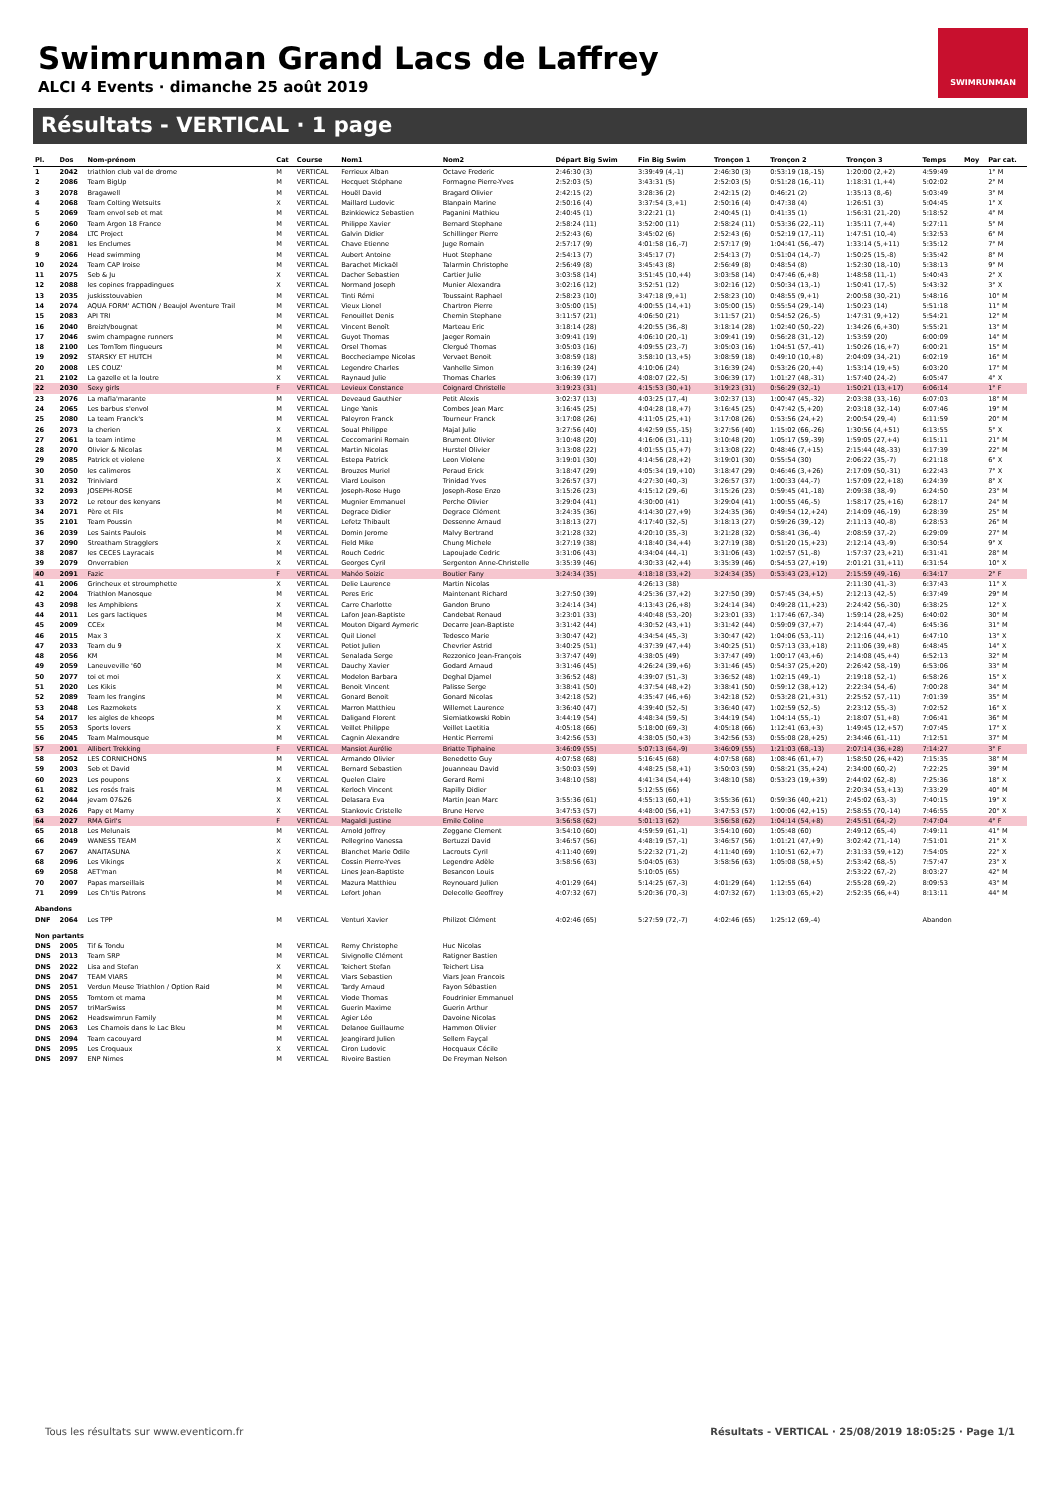SWIMRUNMAN
Swimrunman Grand Lacs de Laffrey
ALCI 4 Events · dimanche 25 août 2019
Résultats - VERTICAL · 1 page
| Pl. | Dos | Nom-prénom | Cat | Course | Nom1 | Nom2 | Départ Big Swim | Fin Big Swim | Tronçon 1 | Tronçon 2 | Tronçon 3 | Temps | Moy | Par cat. |
| --- | --- | --- | --- | --- | --- | --- | --- | --- | --- | --- | --- | --- | --- | --- |
| 1 | 2042 | triathlon club val de drome | M | VERTICAL | Ferrieux Alban | Octave Frederic | 2:46:30 (3) | 3:39:49 (4,-1) | 2:46:30 (3) | 0:53:19 (18,-15) | 1:20:00 (2,+2) | 4:59:49 | | 1° M |
| 2 | 2086 | Team BigUp | M | VERTICAL | Hecquet Stéphane | Formagne Pierre-Yves | 2:52:03 (5) | 3:43:31 (5) | 2:52:03 (5) | 0:51:28 (16,-11) | 1:18:31 (1,+4) | 5:02:02 | | 2° M |
| 3 | 2078 | Bragawell | M | VERTICAL | Houël David | Bragard Olivier | 2:42:15 (2) | 3:28:36 (2) | 2:42:15 (2) | 0:46:21 (2) | 1:35:13 (8,-6) | 5:03:49 | | 3° M |
| 4 | 2068 | Team Colting Wetsuits | X | VERTICAL | Maillard Ludovic | Blanpain Marine | 2:50:16 (4) | 3:37:54 (3,+1) | 2:50:16 (4) | 0:47:38 (4) | 1:26:51 (3) | 5:04:45 | | 1° X |
| 5 | 2069 | Team envol seb et mat | M | VERTICAL | Bzinkiewicz Sebastien | Paganini Mathieu | 2:40:45 (1) | 3:22:21 (1) | 2:40:45 (1) | 0:41:35 (1) | 1:56:31 (21,-20) | 5:18:52 | | 4° M |
| 6 | 2060 | Team Argon 18 France | M | VERTICAL | Philippe Xavier | Bernard Stephane | 2:58:24 (11) | 3:52:00 (11) | 2:58:24 (11) | 0:53:36 (22,-11) | 1:35:11 (7,+4) | 5:27:11 | | 5° M |
| 7 | 2084 | LTC Project | M | VERTICAL | Galvin Didier | Schillinger Pierre | 2:52:43 (6) | 3:45:02 (6) | 2:52:43 (6) | 0:52:19 (17,-11) | 1:47:51 (10,-4) | 5:32:53 | | 6° M |
| 8 | 2081 | les Enclumes | M | VERTICAL | Chave Etienne | Juge Romain | 2:57:17 (9) | 4:01:58 (16,-7) | 2:57:17 (9) | 1:04:41 (56,-47) | 1:33:14 (5,+11) | 5:35:12 | | 7° M |
| 9 | 2066 | Head swimming | M | VERTICAL | Aubert Antoine | Huot Stephane | 2:54:13 (7) | 3:45:17 (7) | 2:54:13 (7) | 0:51:04 (14,-7) | 1:50:25 (15,-8) | 5:35:42 | | 8° M |
| 10 | 2024 | Team CAP Iroise | M | VERTICAL | Barachet Mickaël | Talarmin Christophe | 2:56:49 (8) | 3:45:43 (8) | 2:56:49 (8) | 0:48:54 (8) | 1:52:30 (18,-10) | 5:38:13 | | 9° M |
| 11 | 2075 | Seb & Ju | X | VERTICAL | Dacher Sebastien | Cartier Julie | 3:03:58 (14) | 3:51:45 (10,+4) | 3:03:58 (14) | 0:47:46 (6,+8) | 1:48:58 (11,-1) | 5:40:43 | | 2° X |
| 12 | 2088 | les copines frappadingues | X | VERTICAL | Normand Joseph | Munier Alexandra | 3:02:16 (12) | 3:52:51 (12) | 3:02:16 (12) | 0:50:34 (13,-1) | 1:50:41 (17,-5) | 5:43:32 | | 3° X |
| 13 | 2035 | juskisstouvabien | M | VERTICAL | Tinti Rémi | Toussaint Raphael | 2:58:23 (10) | 3:47:18 (9,+1) | 2:58:23 (10) | 0:48:55 (9,+1) | 2:00:58 (30,-21) | 5:48:16 | | 10° M |
| 14 | 2074 | AQUA FORM' ACTION / Beaujol Aventure Trail | M | VERTICAL | Vieux Lionel | Chartron Pierre | 3:05:00 (15) | 4:00:55 (14,+1) | 3:05:00 (15) | 0:55:54 (29,-14) | 1:50:23 (14) | 5:51:18 | | 11° M |
| 15 | 2083 | API TRI | M | VERTICAL | Fenouillet Denis | Chemin Stephane | 3:11:57 (21) | 4:06:50 (21) | 3:11:57 (21) | 0:54:52 (26,-5) | 1:47:31 (9,+12) | 5:54:21 | | 12° M |
| 16 | 2040 | Breizh/bougnat | M | VERTICAL | Vincent Benoît | Marteau Eric | 3:18:14 (28) | 4:20:55 (36,-8) | 3:18:14 (28) | 1:02:40 (50,-22) | 1:34:26 (6,+30) | 5:55:21 | | 13° M |
| 17 | 2046 | swim champagne runners | M | VERTICAL | Guyot Thomas | Jaeger Romain | 3:09:41 (19) | 4:06:10 (20,-1) | 3:09:41 (19) | 0:56:28 (31,-12) | 1:53:59 (20) | 6:00:09 | | 14° M |
| 18 | 2100 | Les TomTom flingueurs | M | VERTICAL | Orsel Thomas | Clergué Thomas | 3:05:03 (16) | 4:09:55 (23,-7) | 3:05:03 (16) | 1:04:51 (57,-41) | 1:50:26 (16,+7) | 6:00:21 | | 15° M |
| 19 | 2092 | STARSKY ET HUTCH | M | VERTICAL | Boccheciampe Nicolas | Vervaet Benoit | 3:08:59 (18) | 3:58:10 (13,+5) | 3:08:59 (18) | 0:49:10 (10,+8) | 2:04:09 (34,-21) | 6:02:19 | | 16° M |
| 20 | 2008 | LES COUZ' | M | VERTICAL | Legendre Charles | Vanhelle Simon | 3:16:39 (24) | 4:10:06 (24) | 3:16:39 (24) | 0:53:26 (20,+4) | 1:53:14 (19,+5) | 6:03:20 | | 17° M |
| 21 | 2102 | La gazelle et la loutre | X | VERTICAL | Raynaud Julie | Thomas Charles | 3:06:39 (17) | 4:08:07 (22,-5) | 3:06:39 (17) | 1:01:27 (48,-31) | 1:57:40 (24,-2) | 6:05:47 | | 4° X |
| 22 | 2030 | Sexy girls | F | VERTICAL | Levieux Constance | Coignard Christelle | 3:19:23 (31) | 4:15:53 (30,+1) | 3:19:23 (31) | 0:56:29 (32,-1) | 1:50:21 (13,+17) | 6:06:14 | | 1° F |
| 23 | 2076 | La mafia'marante | M | VERTICAL | Deveaud Gauthier | Petit Alexis | 3:02:37 (13) | 4:03:25 (17,-4) | 3:02:37 (13) | 1:00:47 (45,-32) | 2:03:38 (33,-16) | 6:07:03 | | 18° M |
| 24 | 2065 | Les barbus s'envol | M | VERTICAL | Linge Yanis | Combes Jean Marc | 3:16:45 (25) | 4:04:28 (18,+7) | 3:16:45 (25) | 0:47:42 (5,+20) | 2:03:18 (32,-14) | 6:07:46 | | 19° M |
| 25 | 2080 | La team Franck's | M | VERTICAL | Paleyron Franck | Tourneur Franck | 3:17:08 (26) | 4:11:05 (25,+1) | 3:17:08 (26) | 0:53:56 (24,+2) | 2:00:54 (29,-4) | 6:11:59 | | 20° M |
| 26 | 2073 | la cherien | X | VERTICAL | Soual Philippe | Majal Julie | 3:27:56 (40) | 4:42:59 (55,-15) | 3:27:56 (40) | 1:15:02 (66,-26) | 1:30:56 (4,+51) | 6:13:55 | | 5° X |
| 27 | 2061 | la team intime | M | VERTICAL | Ceccomarini Romain | Brument Olivier | 3:10:48 (20) | 4:16:06 (31,-11) | 3:10:48 (20) | 1:05:17 (59,-39) | 1:59:05 (27,+4) | 6:15:11 | | 21° M |
| 28 | 2070 | Olivier & Nicolas | M | VERTICAL | Martin Nicolas | Hurstel Olivier | 3:13:08 (22) | 4:01:55 (15,+7) | 3:13:08 (22) | 0:48:46 (7,+15) | 2:15:44 (48,-33) | 6:17:39 | | 22° M |
| 29 | 2085 | Patrick et violene | X | VERTICAL | Estepa Patrick | Leon Violene | 3:19:01 (30) | 4:14:56 (28,+2) | 3:19:01 (30) | 0:55:54 (30) | 2:06:22 (35,-7) | 6:21:18 | | 6° X |
| 30 | 2050 | les calimeros | X | VERTICAL | Brouzes Muriel | Peraud Erick | 3:18:47 (29) | 4:05:34 (19,+10) | 3:18:47 (29) | 0:46:46 (3,+26) | 2:17:09 (50,-31) | 6:22:43 | | 7° X |
| 31 | 2032 | Triniviard | X | VERTICAL | Viard Louison | Trinidad Yves | 3:26:57 (37) | 4:27:30 (40,-3) | 3:26:57 (37) | 1:00:33 (44,-7) | 1:57:09 (22,+18) | 6:24:39 | | 8° X |
| 32 | 2093 | JOSEPH-ROSE | M | VERTICAL | Joseph-Rose Hugo | Joseph-Rose Enzo | 3:15:26 (23) | 4:15:12 (29,-6) | 3:15:26 (23) | 0:59:45 (41,-18) | 2:09:38 (38,-9) | 6:24:50 | | 23° M |
| 33 | 2072 | Le retour des kenyans | M | VERTICAL | Mugnier Emmanuel | Perche Olivier | 3:29:04 (41) | 4:30:00 (41) | 3:29:04 (41) | 1:00:55 (46,-5) | 1:58:17 (25,+16) | 6:28:17 | | 24° M |
| 34 | 2071 | Père et Fils | M | VERTICAL | Degrace Didier | Degrace Clément | 3:24:35 (36) | 4:14:30 (27,+9) | 3:24:35 (36) | 0:49:54 (12,+24) | 2:14:09 (46,-19) | 6:28:39 | | 25° M |
| 35 | 2101 | Team Poussin | M | VERTICAL | Lefetz Thibault | Dessenne Arnaud | 3:18:13 (27) | 4:17:40 (32,-5) | 3:18:13 (27) | 0:59:26 (39,-12) | 2:11:13 (40,-8) | 6:28:53 | | 26° M |
| 36 | 2039 | Les Saints Paulois | M | VERTICAL | Domin Jerome | Malvy Bertrand | 3:21:28 (32) | 4:20:10 (35,-3) | 3:21:28 (32) | 0:58:41 (36,-4) | 2:08:59 (37,-2) | 6:29:09 | | 27° M |
| 37 | 2090 | Streatham Stragglers | X | VERTICAL | Field Mike | Chung Michele | 3:27:19 (38) | 4:18:40 (34,+4) | 3:27:19 (38) | 0:51:20 (15,+23) | 2:12:14 (43,-9) | 6:30:54 | | 9° X |
| 38 | 2087 | les CECES Layracais | M | VERTICAL | Rouch Cedric | Lapoujade Cedric | 3:31:06 (43) | 4:34:04 (44,-1) | 3:31:06 (43) | 1:02:57 (51,-8) | 1:57:37 (23,+21) | 6:31:41 | | 28° M |
| 39 | 2079 | Onverrabien | X | VERTICAL | Georges Cyril | Sergenton Anne-Christelle | 3:35:39 (46) | 4:30:33 (42,+4) | 3:35:39 (46) | 0:54:53 (27,+19) | 2:01:21 (31,+11) | 6:31:54 | | 10° X |
| 40 | 2091 | Fazic | F | VERTICAL | Mahéo Soizic | Boutier Fany | 3:24:34 (35) | 4:18:18 (33,+2) | 3:24:34 (35) | 0:53:43 (23,+12) | 2:15:59 (49,-16) | 6:34:17 | | 2° F |
| 41 | 2006 | Grincheux et stroumphette | X | VERTICAL | Delie Laurence | Martin Nicolas | | 4:26:13 (38) | | | 2:11:30 (41,-3) | 6:37:43 | | 11° X |
| 42 | 2004 | Triathlon Manosque | M | VERTICAL | Peres Eric | Maintenant Richard | 3:27:50 (39) | 4:25:36 (37,+2) | 3:27:50 (39) | 0:57:45 (34,+5) | 2:12:13 (42,-5) | 6:37:49 | | 29° M |
| 43 | 2098 | les Amphibiens | X | VERTICAL | Carre Charlotte | Gandon Bruno | 3:24:14 (34) | 4:13:43 (26,+8) | 3:24:14 (34) | 0:49:28 (11,+23) | 2:24:42 (56,-30) | 6:38:25 | | 12° X |
| 44 | 2011 | Les gars lactiques | M | VERTICAL | Lafon Jean-Baptiste | Candebat Renaud | 3:23:01 (33) | 4:40:48 (53,-20) | 3:23:01 (33) | 1:17:46 (67,-34) | 1:59:14 (28,+25) | 6:40:02 | | 30° M |
| 45 | 2009 | CCEx | M | VERTICAL | Mouton Digard Aymeric | Decarre Jean-Baptiste | 3:31:42 (44) | 4:30:52 (43,+1) | 3:31:42 (44) | 0:59:09 (37,+7) | 2:14:44 (47,-4) | 6:45:36 | | 31° M |
| 46 | 2015 | Max 3 | X | VERTICAL | Quil Lionel | Tedesco Marie | 3:30:47 (42) | 4:34:54 (45,-3) | 3:30:47 (42) | 1:04:06 (53,-11) | 2:12:16 (44,+1) | 6:47:10 | | 13° X |
| 47 | 2033 | Team du 9 | X | VERTICAL | Petiot Julien | Chevrier Astrid | 3:40:25 (51) | 4:37:39 (47,+4) | 3:40:25 (51) | 0:57:13 (33,+18) | 2:11:06 (39,+8) | 6:48:45 | | 14° X |
| 48 | 2056 | KM | M | VERTICAL | Senalada Serge | Rezzonico Jean-François | 3:37:47 (49) | 4:38:05 (49) | 3:37:47 (49) | 1:00:17 (43,+6) | 2:14:08 (45,+4) | 6:52:13 | | 32° M |
| 49 | 2059 | Laneuveville '60 | M | VERTICAL | Dauchy Xavier | Godard Arnaud | 3:31:46 (45) | 4:26:24 (39,+6) | 3:31:46 (45) | 0:54:37 (25,+20) | 2:26:42 (58,-19) | 6:53:06 | | 33° M |
| 50 | 2077 | toi et moi | X | VERTICAL | Modelon Barbara | Deghal Djamel | 3:36:52 (48) | 4:39:07 (51,-3) | 3:36:52 (48) | 1:02:15 (49,-1) | 2:19:18 (52,-1) | 6:58:26 | | 15° X |
| 51 | 2020 | Les Kikis | M | VERTICAL | Benoit Vincent | Palisse Serge | 3:38:41 (50) | 4:37:54 (48,+2) | 3:38:41 (50) | 0:59:12 (38,+12) | 2:22:34 (54,-6) | 7:00:28 | | 34° M |
| 52 | 2089 | Team les frangins | M | VERTICAL | Gonard Benoit | Gonard Nicolas | 3:42:18 (52) | 4:35:47 (46,+6) | 3:42:18 (52) | 0:53:28 (21,+31) | 2:25:52 (57,-11) | 7:01:39 | | 35° M |
| 53 | 2048 | Les Razmokets | X | VERTICAL | Marron Matthieu | Willemet Laurence | 3:36:40 (47) | 4:39:40 (52,-5) | 3:36:40 (47) | 1:02:59 (52,-5) | 2:23:12 (55,-3) | 7:02:52 | | 16° X |
| 54 | 2017 | les aigles de kheops | M | VERTICAL | Daligand Florent | Siemiatkowski Robin | 3:44:19 (54) | 4:48:34 (59,-5) | 3:44:19 (54) | 1:04:14 (55,-1) | 2:18:07 (51,+8) | 7:06:41 | | 36° M |
| 55 | 2053 | Sports lovers | X | VERTICAL | Veillet Philippe | Veillet Laetitia | 4:05:18 (66) | 5:18:00 (69,-3) | 4:05:18 (66) | 1:12:41 (63,+3) | 1:49:45 (12,+57) | 7:07:45 | | 17° X |
| 56 | 2045 | Team Malmousque | M | VERTICAL | Cagnin Alexandre | Hentic Pierremi | 3:42:56 (53) | 4:38:05 (50,+3) | 3:42:56 (53) | 0:55:08 (28,+25) | 2:34:46 (61,-11) | 7:12:51 | | 37° M |
| 57 | 2001 | Allibert Trekking | F | VERTICAL | Mansiot Aurélie | Briatte Tiphaine | 3:46:09 (55) | 5:07:13 (64,-9) | 3:46:09 (55) | 1:21:03 (68,-13) | 2:07:14 (36,+28) | 7:14:27 | | 3° F |
| 58 | 2052 | LES CORNICHONS | M | VERTICAL | Armando Olivier | Benedetto Guy | 4:07:58 (68) | 5:16:45 (68) | 4:07:58 (68) | 1:08:46 (61,+7) | 1:58:50 (26,+42) | 7:15:35 | | 38° M |
| 59 | 2003 | Seb et David | M | VERTICAL | Bernard Sebastien | Jouanneau David | 3:50:03 (59) | 4:48:25 (58,+1) | 3:50:03 (59) | 0:58:21 (35,+24) | 2:34:00 (60,-2) | 7:22:25 | | 39° M |
| 60 | 2023 | Les poupons | X | VERTICAL | Quelen Claire | Gerard Remi | 3:48:10 (58) | 4:41:34 (54,+4) | 3:48:10 (58) | 0:53:23 (19,+39) | 2:44:02 (62,-8) | 7:25:36 | | 18° X |
| 61 | 2082 | Les rosés frais | M | VERTICAL | Kerloch Vincent | Rapilly Didier | | 5:12:55 (66) | | | 2:20:34 (53,+13) | 7:33:29 | | 40° M |
| 62 | 2044 | jevam 07&26 | X | VERTICAL | Delasara Eva | Martin Jean Marc | 3:55:36 (61) | 4:55:13 (60,+1) | 3:55:36 (61) | 0:59:36 (40,+21) | 2:45:02 (63,-3) | 7:40:15 | | 19° X |
| 63 | 2026 | Papy et Mamy | X | VERTICAL | Stankovic Cristelle | Brune Herve | 3:47:53 (57) | 4:48:00 (56,+1) | 3:47:53 (57) | 1:00:06 (42,+15) | 2:58:55 (70,-14) | 7:46:55 | | 20° X |
| 64 | 2027 | RMA Girl's | F | VERTICAL | Magaldi Justine | Emile Coline | 3:56:58 (62) | 5:01:13 (62) | 3:56:58 (62) | 1:04:14 (54,+8) | 2:45:51 (64,-2) | 7:47:04 | | 4° F |
| 65 | 2018 | Les Melunais | M | VERTICAL | Arnold Joffrey | Zeggane Clement | 3:54:10 (60) | 4:59:59 (61,-1) | 3:54:10 (60) | 1:05:48 (60) | 2:49:12 (65,-4) | 7:49:11 | | 41° M |
| 66 | 2049 | WANESS TEAM | X | VERTICAL | Pellegrino Vanessa | Bertuzzi David | 3:46:57 (56) | 4:48:19 (57,-1) | 3:46:57 (56) | 1:01:21 (47,+9) | 3:02:42 (71,-14) | 7:51:01 | | 21° X |
| 67 | 2067 | ANAITASUNA | X | VERTICAL | Blanchet Marie Odile | Lacrouts Cyril | 4:11:40 (69) | 5:22:32 (71,-2) | 4:11:40 (69) | 1:10:51 (62,+7) | 2:31:33 (59,+12) | 7:54:05 | | 22° X |
| 68 | 2096 | Les Vikings | X | VERTICAL | Cossin Pierre-Yves | Legendre Adèle | 3:58:56 (63) | 5:04:05 (63) | 3:58:56 (63) | 1:05:08 (58,+5) | 2:53:42 (68,-5) | 7:57:47 | | 23° X |
| 69 | 2058 | AET'man | M | VERTICAL | Lines Jean-Baptiste | Besancon Louis | | 5:10:05 (65) | | | 2:53:22 (67,-2) | 8:03:27 | | 42° M |
| 70 | 2007 | Papas marseillais | M | VERTICAL | Mazura Matthieu | Reynouard Julien | 4:01:29 (64) | 5:14:25 (67,-3) | 4:01:29 (64) | 1:12:55 (64) | 2:55:28 (69,-2) | 8:09:53 | | 43° M |
| 71 | 2099 | Les Ch'tis Patrons | M | VERTICAL | Lefort Johan | Delecolle Geoffrey | 4:07:32 (67) | 5:20:36 (70,-3) | 4:07:32 (67) | 1:13:03 (65,+2) | 2:52:35 (66,+4) | 8:13:11 | | 44° M |
| Abandons | | | | | | | | | | | | | | |
| DNF | 2064 | Les TPP | M | VERTICAL | Venturi Xavier | Philizot Clément | 4:02:46 (65) | 5:27:59 (72,-7) | 4:02:46 (65) | 1:25:12 (69,-4) | | Abandon | | |
| Non partants | | | | | | | | | | | | | | |
| DNS | 2005 | Tif & Tondu | M | VERTICAL | Remy Christophe | Huc Nicolas | | | | | | | | |
| DNS | 2013 | Team SRP | M | VERTICAL | Sivignolle Clément | Ratigner Bastien | | | | | | | | |
| DNS | 2022 | Lisa and Stefan | X | VERTICAL | Teichert Stefan | Teichert Lisa | | | | | | | | |
| DNS | 2047 | TEAM VIARS | M | VERTICAL | Viars Sebastien | Viars Jean Francois | | | | | | | | |
| DNS | 2051 | Verdun Meuse Triathlon / Option Raid | M | VERTICAL | Tardy Arnaud | Fayon Sébastien | | | | | | | | |
| DNS | 2055 | Tomtom et mama | M | VERTICAL | Viode Thomas | Foudrinier Emmanuel | | | | | | | | |
| DNS | 2057 | triMarSwiss | M | VERTICAL | Guerin Maxime | Guerin Arthur | | | | | | | | |
| DNS | 2062 | Headswimrun Family | M | VERTICAL | Agier Léo | Davoine Nicolas | | | | | | | | |
| DNS | 2063 | Les Chamois dans le Lac Bleu | M | VERTICAL | Delanoe Guillaume | Hammon Olivier | | | | | | | | |
| DNS | 2094 | Team cacouyard | M | VERTICAL | Jeangirard Julien | Sellem Fayçal | | | | | | | | |
| DNS | 2095 | Les Croquaux | X | VERTICAL | Ciron Ludovic | Hocquaux Cécile | | | | | | | | |
| DNS | 2097 | ENP Nimes | M | VERTICAL | Rivoire Bastien | De Freyman Nelson | | | | | | | | |
Tous les résultats sur www.eventicom.fr Résultats - VERTICAL · 25/08/2019 18:05:25 · Page 1/1